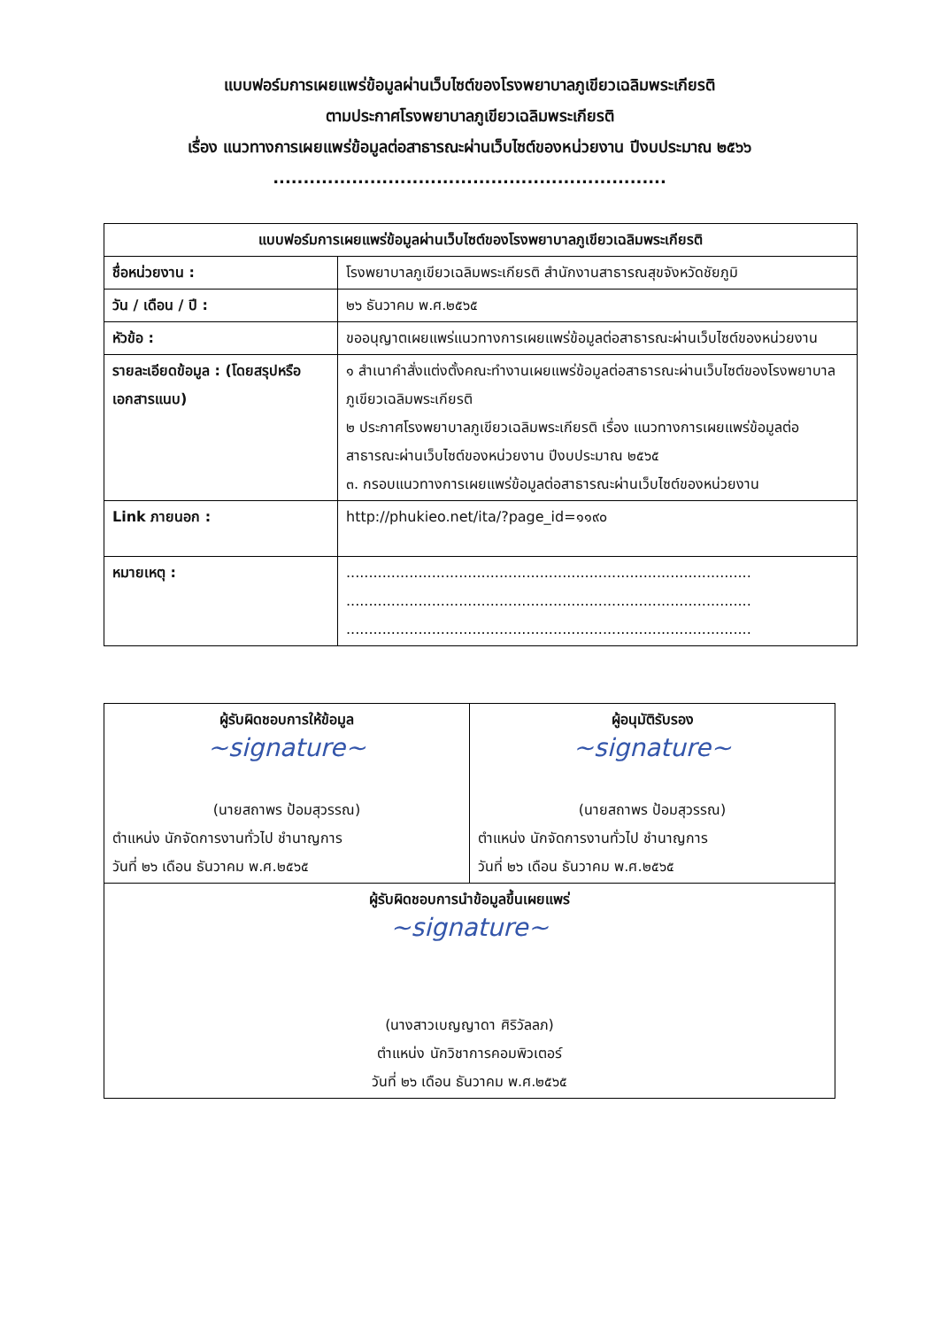แบบฟอร์มการเผยแพร่ข้อมูลผ่านเว็บไซต์ของโรงพยาบาลภูเขียวเฉลิมพระเกียรติ
ตามประกาศโรงพยาบาลภูเขียวเฉลิมพระเกียรติ
เรื่อง แนวทางการเผยแพร่ข้อมูลต่อสาธารณะผ่านเว็บไซต์ของหน่วยงาน ปีงบประมาณ ๒๕๖๖
.................................................................
| แบบฟอร์มการเผยแพร่ข้อมูลผ่านเว็บไซต์ของโรงพยาบาลภูเขียวเฉลิมพระเกียรติ | |
| --- | --- |
| ชื่อหน่วยงาน : | โรงพยาบาลภูเขียวเฉลิมพระเกียรติ สำนักงานสาธารณสุขจังหวัดชัยภูมิ |
| วัน / เดือน / ปี : | ๒๖ ธันวาคม พ.ศ.๒๕๖๕ |
| หัวข้อ : | ขออนุญาตเผยแพร่แนวทางการเผยแพร่ข้อมูลต่อสาธารณะผ่านเว็บไซต์ของหน่วยงาน |
| รายละเอียดข้อมูล : (โดยสรุปหรือเอกสารแนบ) | ๑ สำเนาคำสั่งแต่งตั้งคณะทำงานเผยแพร่ข้อมูลต่อสาธารณะผ่านเว็บไซต์ของโรงพยาบาลภูเขียวเฉลิมพระเกียรติ ๒ ประกาศโรงพยาบาลภูเขียวเฉลิมพระเกียรติ เรื่อง แนวทางการเผยแพร่ข้อมูลต่อสาธารณะผ่านเว็บไซต์ของหน่วยงาน ปีงบประมาณ ๒๕๖๕ ๓. กรอบแนวทางการเผยแพร่ข้อมูลต่อสาธารณะผ่านเว็บไซต์ของหน่วยงาน |
| Link ภายนอก : | http://phukieo.net/ita/?page_id=๑๑๙๐ |
| หมายเหตุ : | .......................................................................................... .......................................................................................... .......................................................................................... |
| ผู้รับผิดชอบการให้ข้อมูล ~signature~ (นายสถาพร ป้อมสุวรรณ) ตำแหน่ง นักจัดการงานทั่วไป ชำนาญการ วันที่ ๒๖ เดือน ธันวาคม พ.ศ.๒๕๖๕ | ผู้อนุมัติรับรอง ~signature~ (นายสถาพร ป้อมสุวรรณ) ตำแหน่ง นักจัดการงานทั่วไป ชำนาญการ วันที่ ๒๖ เดือน ธันวาคม พ.ศ.๒๕๖๕ |
| ผู้รับผิดชอบการนำข้อมูลขึ้นเผยแพร่ ~signature~ (นางสาวเบญญาดา ศิริวัลลภ) ตำแหน่ง นักวิชาการคอมพิวเตอร์ วันที่ ๒๖ เดือน ธันวาคม พ.ศ.๒๕๖๕ | |